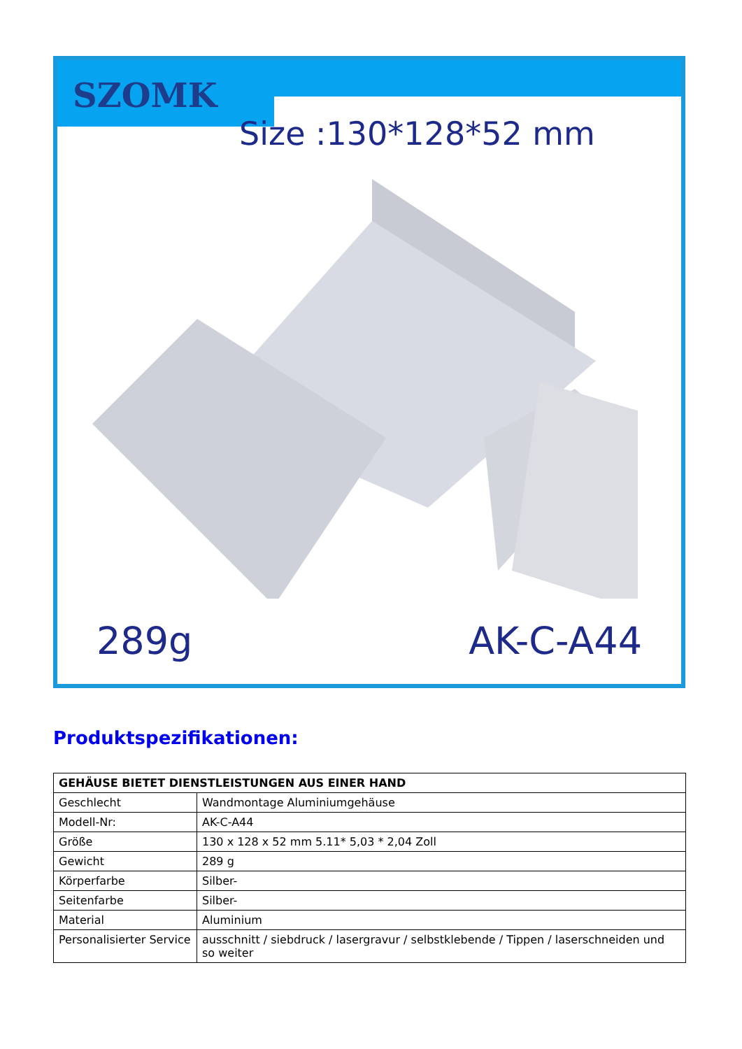SZOMK
Size :130*128*52 mm
289g AK-C-A44
Produktspezifikationen:
| GEHÄUSE BIETET DIENSTLEISTUNGEN AUS EINER HAND | |
| --- | --- |
| Geschlecht | Wandmontage Aluminiumgehäuse |
| Modell-Nr: | AK-C-A44 |
| Größe | 130 x 128 x 52 mm 5.11* 5,03 * 2,04 Zoll |
| Gewicht | 289 g |
| Körperfarbe | Silber- |
| Seitenfarbe | Silber- |
| Material | Aluminium |
| Personalisierter Service | ausschnitt / siebdruck / lasergravur / selbstklebende / Tippen / laserschneiden und so weiter |